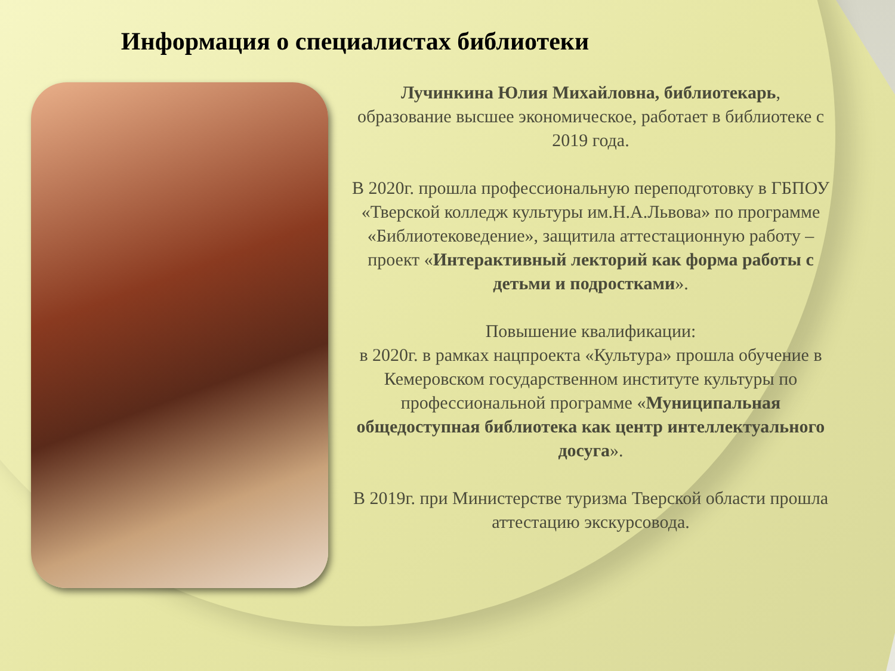Информация о специалистах библиотеки
Лучинкина Юлия Михайловна, библиотекарь,
образование высшее экономическое, работает в библиотеке с 2019 года.
В 2020г. прошла профессиональную переподготовку в ГБПОУ «Тверской колледж культуры им.Н.А.Львова» по программе «Библиотековедение», защитила аттестационную работу – проект «Интерактивный лекторий как форма работы с детьми и подростками».
Повышение квалификации:
в 2020г. в рамках нацпроекта «Культура» прошла обучение в Кемеровском государственном институте культуры по профессиональной программе «Муниципальная общедоступная библиотека как центр интеллектуального досуга».
В 2019г. при Министерстве туризма Тверской области прошла аттестацию экскурсовода.